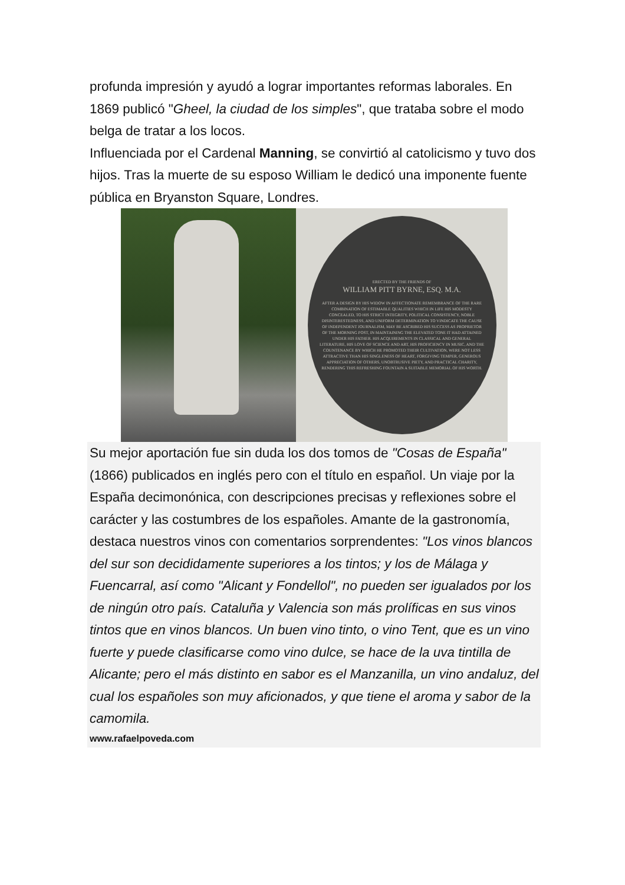profunda impresión y ayudó a lograr importantes reformas laborales. En 1869 publicó "Gheel, la ciudad de los simples", que trataba sobre el modo belga de tratar a los locos.
Influenciada por el Cardenal Manning, se convirtió al catolicismo y tuvo dos hijos. Tras la muerte de su esposo William le dedicó una imponente fuente pública en Bryanston Square, Londres.
ERECTED BY THE FRIENDS OF
WILLIAM PITT BYRNE, ESQ. M.A.
AFTER A DESIGN BY HIS WIDOW IN AFFECTIONATE REMEMBRANCE OF THE RARE COMBINATION OF ESTIMABLE QUALITIES WHICH IN LIFE HIS MODESTY CONCEALED, TO HIS STRICT INTEGRITY, POLITICAL CONSISTENCY, NOBLE DISINTERESTEDNESS, AND UNIFORM DETERMINATION TO VINDICATE THE CAUSE OF INDEPENDENT JOURNALISM, MAY BE ASCRIBED HIS SUCCESS AS PROPRIETOR OF THE MORNING POST, IN MAINTAINING THE ELEVATED TONE IT HAD ATTAINED UNDER HIS FATHER. HIS ACQUIREMENTS IN CLASSICAL AND GENERAL LITERATURE, HIS LOVE OF SCIENCE AND ART, HIS PROFICIENCY IN MUSIC, AND THE COUNTENANCE BY WHICH HE PROMOTED THEIR CULTIVATION, WERE NOT LESS ATTRACTIVE THAN HIS SINGLENESS OF HEART, FORGIVING TEMPER, GENEROUS APPRECIATION OF OTHERS, UNOBTRUSIVE PIETY, AND PRACTICAL CHARITY, RENDERING THIS REFRESHING FOUNTAIN A SUITABLE MEMORIAL OF HIS WORTH.
Su mejor aportación fue sin duda los dos tomos de "Cosas de España" (1866) publicados en inglés pero con el título en español. Un viaje por la España decimonónica, con descripciones precisas y reflexiones sobre el carácter y las costumbres de los españoles. Amante de la gastronomía, destaca nuestros vinos con comentarios sorprendentes: "Los vinos blancos del sur son decididamente superiores a los tintos; y los de Málaga y Fuencarral, así como "Alicant y Fondellol", no pueden ser igualados por los de ningún otro país. Cataluña y Valencia son más prolíficas en sus vinos tintos que en vinos blancos. Un buen vino tinto, o vino Tent, que es un vino fuerte y puede clasificarse como vino dulce, se hace de la uva tintilla de Alicante; pero el más distinto en sabor es el Manzanilla, un vino andaluz, del cual los españoles son muy aficionados, y que tiene el aroma y sabor de la camomila.
www.rafaelpoveda.com